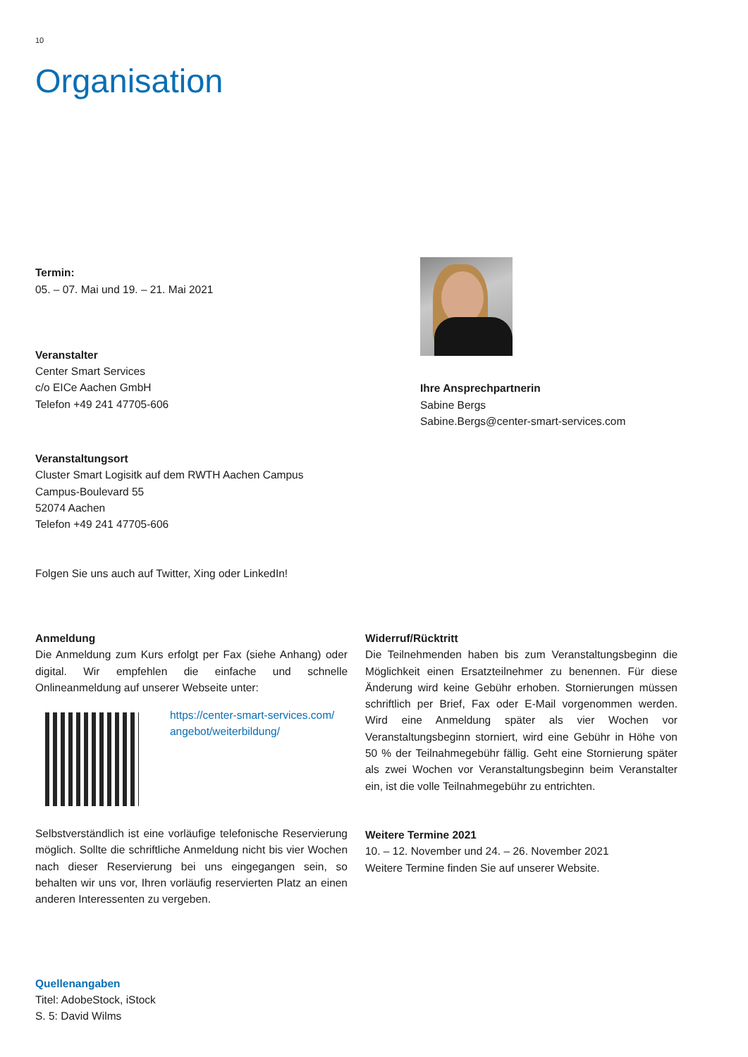10
Organisation
Termin:
05. – 07. Mai und 19. – 21. Mai 2021
Veranstalter
Center Smart Services
c/o EICe Aachen GmbH
Telefon +49 241 47705-606
Ihre Ansprechpartnerin
Sabine Bergs
Sabine.Bergs@center-smart-services.com
Veranstaltungsort
Cluster Smart Logisitk auf dem RWTH Aachen Campus
Campus-Boulevard 55
52074 Aachen
Telefon +49 241 47705-606
Folgen Sie uns auch auf Twitter, Xing oder LinkedIn!
Anmeldung
Die Anmeldung zum Kurs erfolgt per Fax (siehe Anhang) oder digital. Wir empfehlen die einfache und schnelle Onlineanmeldung auf unserer Webseite unter:
https://center-smart-services.com/
angebot/weiterbildung/
Selbstverständlich ist eine vorläufige telefonische Reservierung möglich. Sollte die schriftliche Anmeldung nicht bis vier Wochen nach dieser Reservierung bei uns eingegangen sein, so behalten wir uns vor, Ihren vorläufig reservierten Platz an einen anderen Interessenten zu vergeben.
Widerruf/Rücktritt
Die Teilnehmenden haben bis zum Veranstaltungsbeginn die Möglichkeit einen Ersatzteilnehmer zu benennen. Für diese Änderung wird keine Gebühr erhoben. Stornierungen müssen schriftlich per Brief, Fax oder E-Mail vorgenommen werden. Wird eine Anmeldung später als vier Wochen vor Veranstaltungsbeginn storniert, wird eine Gebühr in Höhe von 50 % der Teilnahmegebühr fällig. Geht eine Stornierung später als zwei Wochen vor Veranstaltungsbeginn beim Veranstalter ein, ist die volle Teilnahmegebühr zu entrichten.
Weitere Termine 2021
10. – 12. November und 24. – 26. November 2021
Weitere Termine finden Sie auf unserer Website.
Quellenangaben
Titel: AdobeStock, iStock
S. 5: David Wilms